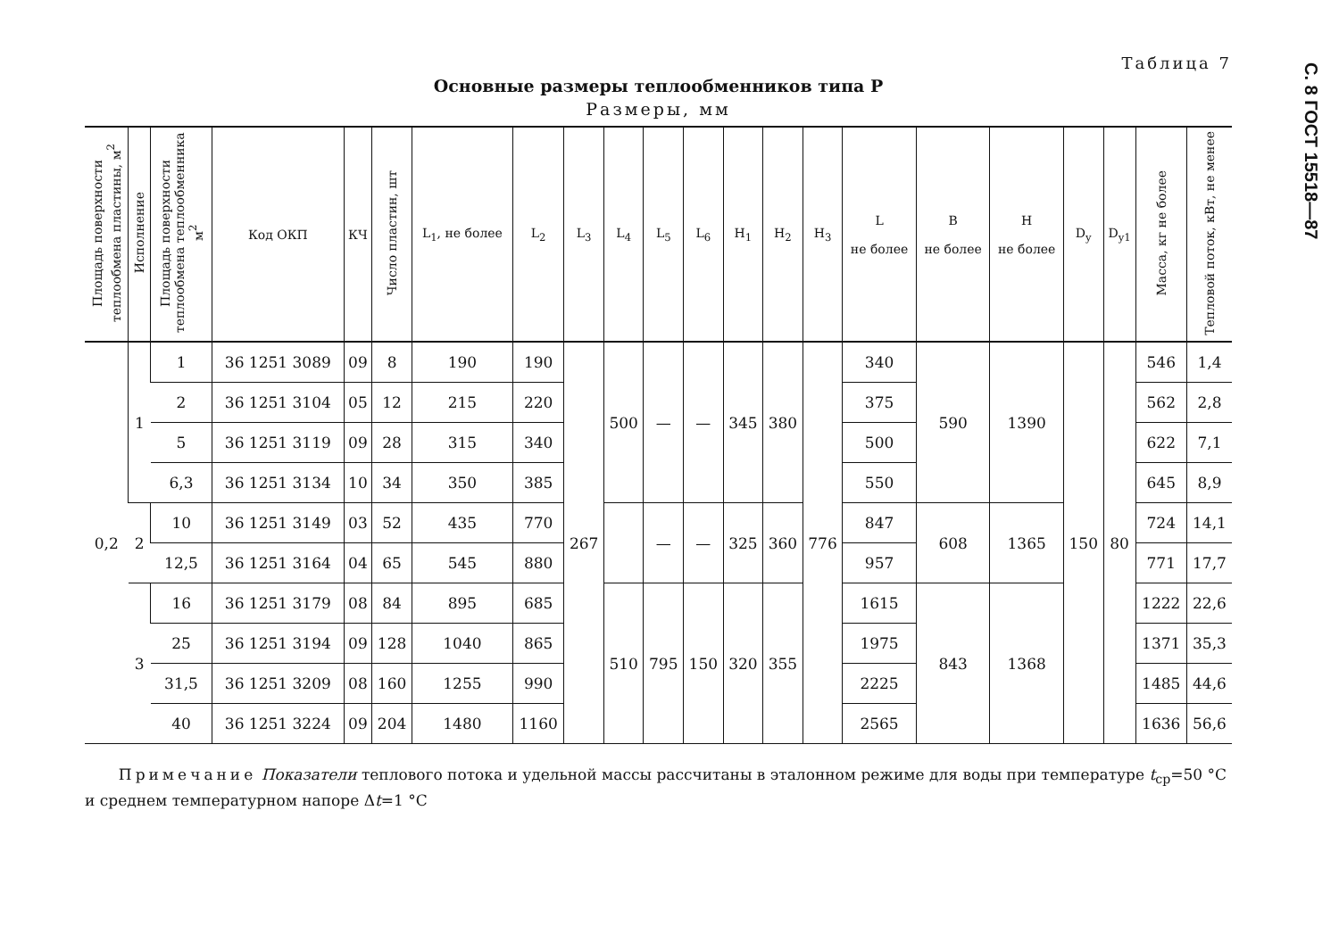С. 8 ГОСТ 15518—87
Таблица 7
Основные размеры теплообменников типа Р
Размеры, мм
| Площадь поверх­ности теплообмена пластины, м<sup>2</sup> | Исполнение | Площадь поверхнос­ти теплообмена теплообменника м<sup>2</sup> | Код ОКП | КЧ | Число пластин, шт | L<sub>1</sub>, не более | L<sub>2</sub> | L<sub>3</sub> | L<sub>4</sub> | L<sub>5</sub> | L<sub>6</sub> | H<sub>1</sub> | H<sub>2</sub> | H<sub>3</sub> | L не более | B не более | H не более | D<sub>y</sub> | D<sub>y1</sub> | Масса, кг не более | Тепловой поток, кВт, не менее |
| --- | --- | --- | --- | --- | --- | --- | --- | --- | --- | --- | --- | --- | --- | --- | --- | --- | --- | --- | --- | --- | --- |
| 0,2 | 1 | 1 | 36 1251 3089 | 09 | 8 | 190 | 190 | 267 | 500 | — | — | 345 | 380 | 776 | 340 | 590 | 1390 | 150 | 80 | 546 | 1,4 |
| | | 2 | 36 1251 3104 | 05 | 12 | 215 | 220 | | | | | | | | 375 | | | | | 562 | 2,8 |
| | | 5 | 36 1251 3119 | 09 | 28 | 315 | 340 | | | | | | | | 500 | | | | | 622 | 7,1 |
| | | 6,3 | 36 1251 3134 | 10 | 34 | 350 | 385 | | | | | | | | 550 | | | | | 645 | 8,9 |
| | 2 | 10 | 36 1251 3149 | 03 | 52 | 435 | 770 | | | — | — | 325 | 360 | | 847 | 608 | 1365 | | | 724 | 14,1 |
| | | 12,5 | 36 1251 3164 | 04 | 65 | 545 | 880 | | | | | | | | 957 | | | | | 771 | 17,7 |
| | 3 | 16 | 36 1251 3179 | 08 | 84 | 895 | 685 | | 510 | 795 | 150 | 320 | 355 | | 1615 | 843 | 1368 | | | 1222 | 22,6 |
| | | 25 | 36 1251 3194 | 09 | 128 | 1040 | 865 | | | | | | | | 1975 | | | | | 1371 | 35,3 |
| | | 31,5 | 36 1251 3209 | 08 | 160 | 1255 | 990 | | | | | | | | 2225 | | | | | 1485 | 44,6 |
| | | 40 | 36 1251 3224 | 09 | 204 | 1480 | 1160 | | | | | | | | 2565 | | | | | 1636 | 56,6 |
Примечание Показатели теплового потока и удельной массы рассчитаны в эталонном режиме для воды при температуре t<sub>ср</sub>=50 °С и среднем температурном напоре Δt=1 °С